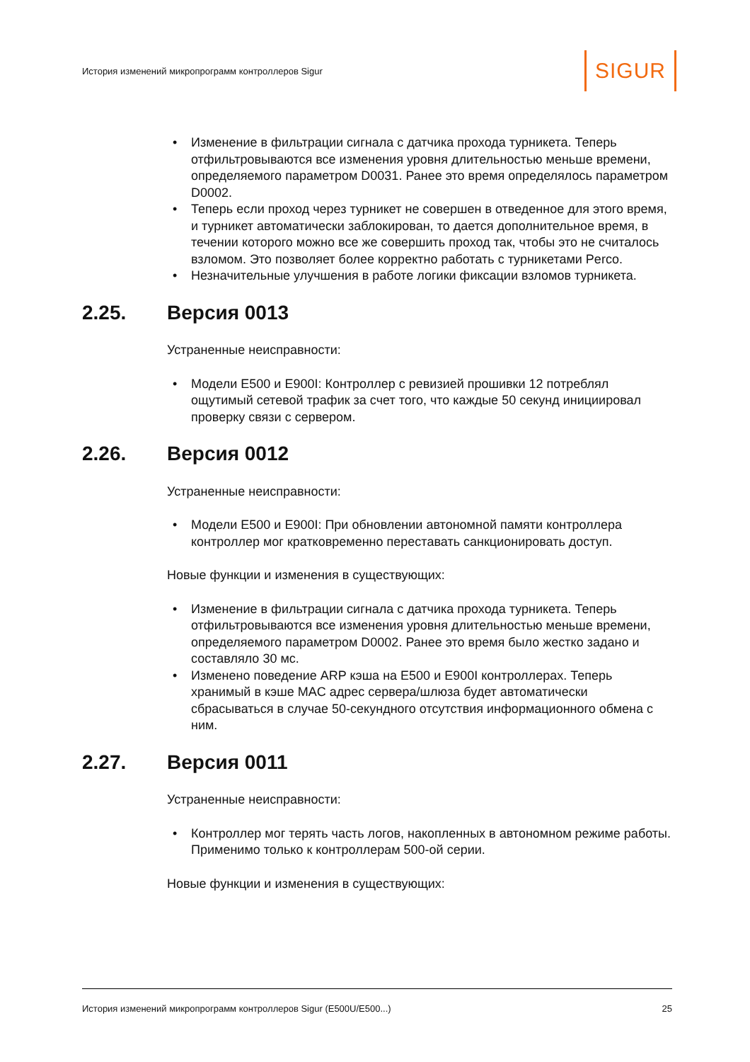История изменений микропрограмм контроллеров Sigur
SIGUR
• Изменение в фильтрации сигнала с датчика прохода турникета. Теперь отфильтровываются все изменения уровня длительностью меньше времени, определяемого параметром D0031. Ранее это время определялось параметром D0002.
• Теперь если проход через турникет не совершен в отведенное для этого время, и турникет автоматически заблокирован, то дается дополнительное время, в течении которого можно все же совершить проход так, чтобы это не считалось взломом. Это позволяет более корректно работать с турникетами Perco.
• Незначительные улучшения в работе логики фиксации взломов турникета.
2.25. Версия 0013
Устраненные неисправности:
• Модели E500 и E900I: Контроллер с ревизией прошивки 12 потреблял ощутимый сетевой трафик за счет того, что каждые 50 секунд инициировал проверку связи с сервером.
2.26. Версия 0012
Устраненные неисправности:
• Модели E500 и E900I: При обновлении автономной памяти контроллера контроллер мог кратковременно переставать санкционировать доступ.
Новые функции и изменения в существующих:
• Изменение в фильтрации сигнала с датчика прохода турникета. Теперь отфильтровываются все изменения уровня длительностью меньше времени, определяемого параметром D0002. Ранее это время было жестко задано и составляло 30 мс.
• Изменено поведение ARP кэша на E500 и E900I контроллерах. Теперь хранимый в кэше MAC адрес сервера/шлюза будет автоматически сбрасываться в случае 50-секундного отсутствия информационного обмена с ним.
2.27. Версия 0011
Устраненные неисправности:
• Контроллер мог терять часть логов, накопленных в автономном режиме работы. Применимо только к контроллерам 500-ой серии.
Новые функции и изменения в существующих:
История изменений микропрограмм контроллеров Sigur (E500U/E500...)
25